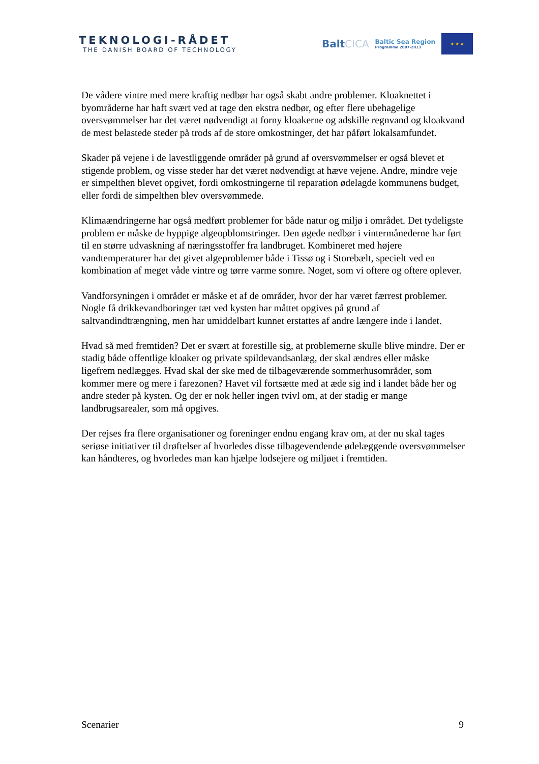TEKNOLOGI-RÅDET
THE DANISH BOARD OF TECHNOLOGY
BaltCICA
Baltic Sea Region
Programme 2007-2013
★ ★ ★
De vådere vintre med mere kraftig nedbør har også skabt andre problemer. Kloaknettet i byområderne har haft svært ved at tage den ekstra nedbør, og efter flere ubehagelige oversvømmelser har det været nødvendigt at forny kloakerne og adskille regnvand og kloakvand de mest belastede steder på trods af de store omkostninger, det har påført lokalsamfundet.
Skader på vejene i de lavestliggende områder på grund af oversvømmelser er også blevet et stigende problem, og visse steder har det været nødvendigt at hæve vejene. Andre, mindre veje er simpelthen blevet opgivet, fordi omkostningerne til reparation ødelagde kommunens budget, eller fordi de simpelthen blev oversvømmede.
Klimaændringerne har også medført problemer for både natur og miljø i området. Det tydeligste problem er måske de hyppige algeopblomstringer. Den øgede nedbør i vintermånederne har ført til en større udvaskning af næringsstoffer fra landbruget. Kombineret med højere vandtemperaturer har det givet algeproblemer både i Tissø og i Storebælt, specielt ved en kombination af meget våde vintre og tørre varme somre. Noget, som vi oftere og oftere oplever.
Vandforsyningen i området er måske et af de områder, hvor der har været færrest problemer. Nogle få drikkevandboringer tæt ved kysten har måttet opgives på grund af saltvandindtrængning, men har umiddelbart kunnet erstattes af andre længere inde i landet.
Hvad så med fremtiden? Det er svært at forestille sig, at problemerne skulle blive mindre. Der er stadig både offentlige kloaker og private spildevandsanlæg, der skal ændres eller måske ligefrem nedlægges. Hvad skal der ske med de tilbageværende sommerhusområder, som kommer mere og mere i farezonen? Havet vil fortsætte med at æde sig ind i landet både her og andre steder på kysten. Og der er nok heller ingen tvivl om, at der stadig er mange landbrugsarealer, som må opgives.
Der rejses fra flere organisationer og foreninger endnu engang krav om, at der nu skal tages seriøse initiativer til drøftelser af hvorledes disse tilbagevendende ødelæggende oversvømmelser kan håndteres, og hvorledes man kan hjælpe lodsejere og miljøet i fremtiden.
Scenarier 9